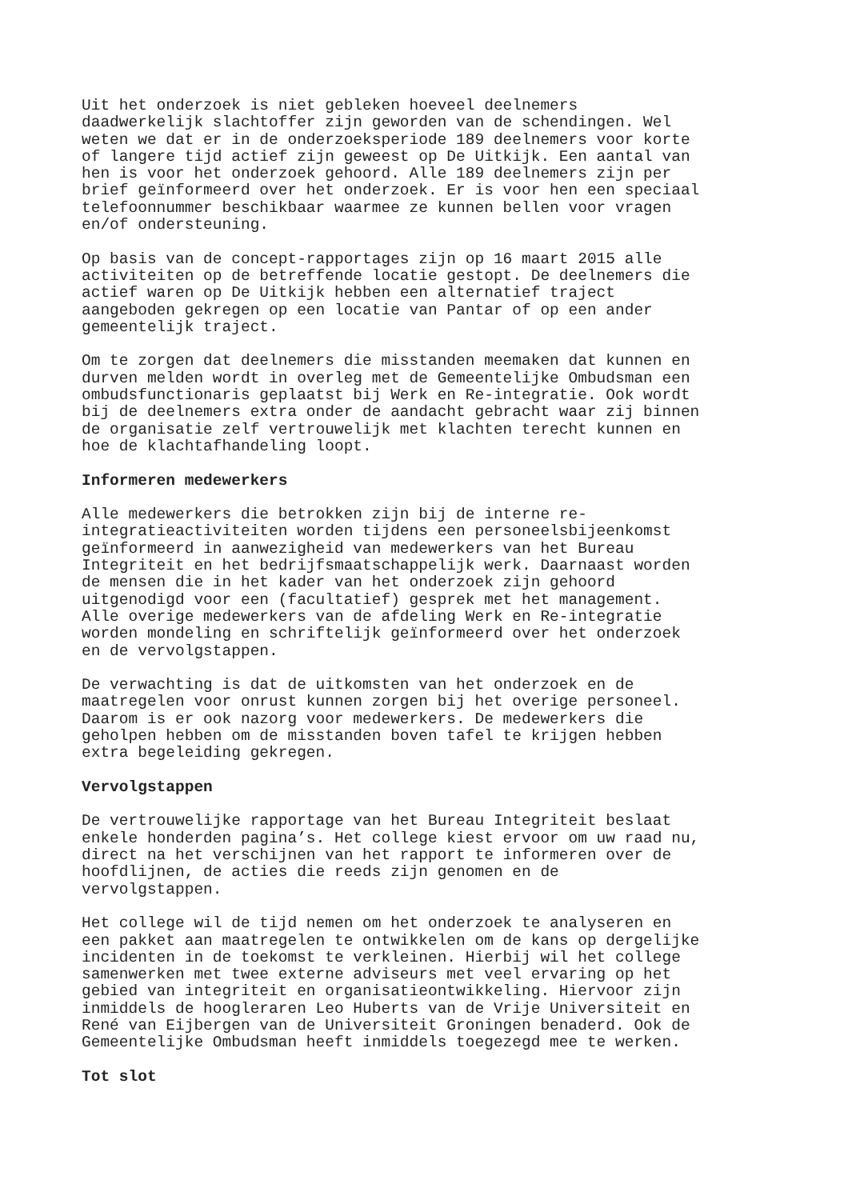Uit het onderzoek is niet gebleken hoeveel deelnemers daadwerkelijk slachtoffer zijn geworden van de schendingen. Wel weten we dat er in de onderzoeksperiode 189 deelnemers voor korte of langere tijd actief zijn geweest op De Uitkijk. Een aantal van hen is voor het onderzoek gehoord. Alle 189 deelnemers zijn per brief geïnformeerd over het onderzoek. Er is voor hen een speciaal telefoonnummer beschikbaar waarmee ze kunnen bellen voor vragen en/of ondersteuning.
Op basis van de concept-rapportages zijn op 16 maart 2015 alle activiteiten op de betreffende locatie gestopt. De deelnemers die actief waren op De Uitkijk hebben een alternatief traject aangeboden gekregen op een locatie van Pantar of op een ander gemeentelijk traject.
Om te zorgen dat deelnemers die misstanden meemaken dat kunnen en durven melden wordt in overleg met de Gemeentelijke Ombudsman een ombudsfunctionaris geplaatst bij Werk en Re-integratie. Ook wordt bij de deelnemers extra onder de aandacht gebracht waar zij binnen de organisatie zelf vertrouwelijk met klachten terecht kunnen en hoe de klachtafhandeling loopt.
Informeren medewerkers
Alle medewerkers die betrokken zijn bij de interne re- integratieactiviteiten worden tijdens een personeelsbijeenkomst geïnformeerd in aanwezigheid van medewerkers van het Bureau Integriteit en het bedrijfsmaatschappelijk werk. Daarnaast worden de mensen die in het kader van het onderzoek zijn gehoord uitgenodigd voor een (facultatief) gesprek met het management. Alle overige medewerkers van de afdeling Werk en Re-integratie worden mondeling en schriftelijk geïnformeerd over het onderzoek en de vervolgstappen.
De verwachting is dat de uitkomsten van het onderzoek en de maatregelen voor onrust kunnen zorgen bij het overige personeel. Daarom is er ook nazorg voor medewerkers. De medewerkers die geholpen hebben om de misstanden boven tafel te krijgen hebben extra begeleiding gekregen.
Vervolgstappen
De vertrouwelijke rapportage van het Bureau Integriteit beslaat enkele honderden pagina’s. Het college kiest ervoor om uw raad nu, direct na het verschijnen van het rapport te informeren over de hoofdlijnen, de acties die reeds zijn genomen en de vervolgstappen.
Het college wil de tijd nemen om het onderzoek te analyseren en een pakket aan maatregelen te ontwikkelen om de kans op dergelijke incidenten in de toekomst te verkleinen. Hierbij wil het college samenwerken met twee externe adviseurs met veel ervaring op het gebied van integriteit en organisatieontwikkeling. Hiervoor zijn inmiddels de hoogleraren Leo Huberts van de Vrije Universiteit en René van Eijbergen van de Universiteit Groningen benaderd. Ook de Gemeentelijke Ombudsman heeft inmiddels toegezegd mee te werken.
Tot slot